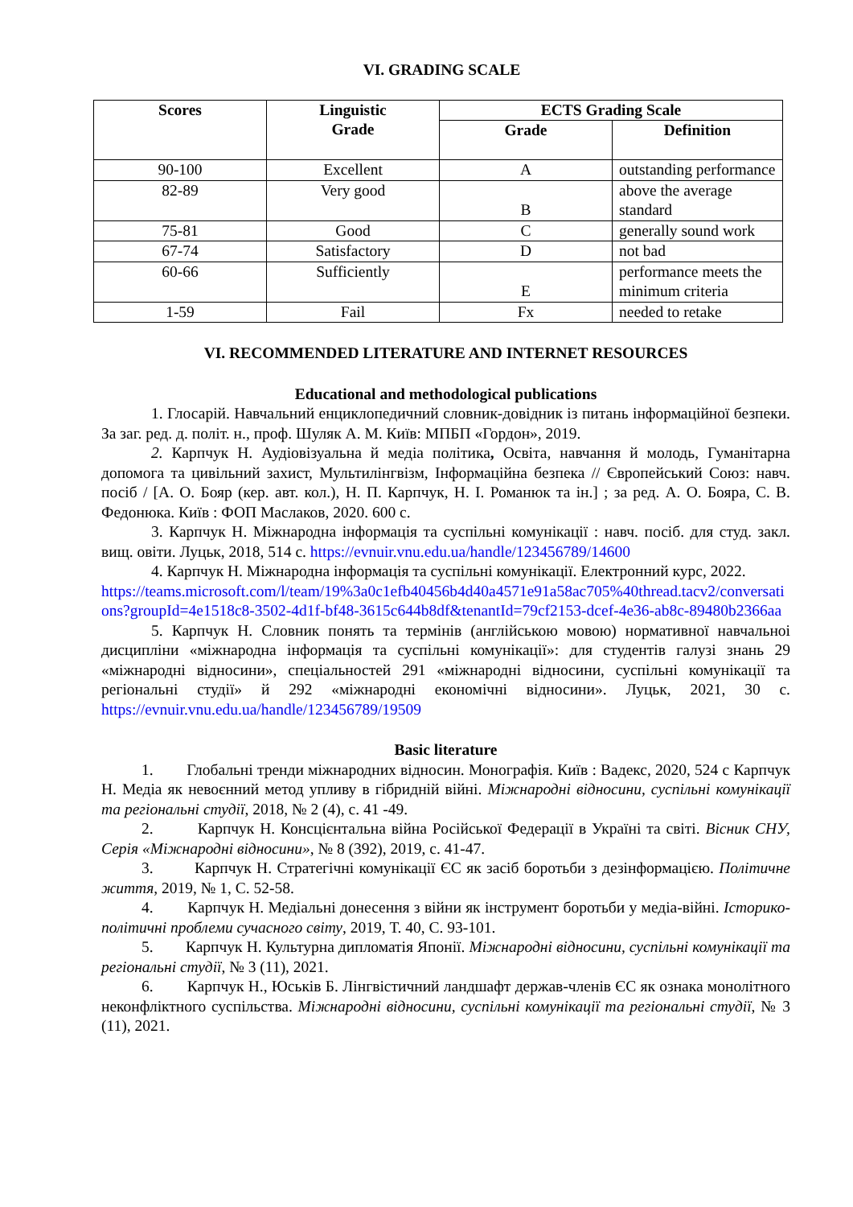VI. GRADING SCALE
| Scores | Linguistic Grade | ECTS Grading Scale | |
| --- | --- | --- | --- |
| | | Grade | Definition |
| 90-100 | Excellent | A | outstanding performance |
| 82-89 | Very good | B | above the average standard |
| 75-81 | Good | C | generally sound work |
| 67-74 | Satisfactory | D | not bad |
| 60-66 | Sufficiently | E | performance meets the minimum criteria |
| 1-59 | Fail | Fx | needed to retake |
VI. RECOMMENDED LITERATURE AND INTERNET RESOURCES
Educational and methodological publications
1. Глосарій. Навчальний енциклопедичний словник-довідник із питань інформаційної безпеки. За заг. ред. д. політ. н., проф. Шуляк А. М. Київ: МПБП «Гордон», 2019.
2. Карпчук Н. Аудіовізуальна й медіа політика, Освіта, навчання й молодь, Гуманітарна допомога та цивільний захист, Мультилінгвізм, Інформаційна безпека // Європейський Союз: навч. посіб / [А. О. Бояр (кер. авт. кол.), Н. П. Карпчук, Н. І. Романюк та ін.] ; за ред. А. О. Бояра, С. В. Федонюка. Київ : ФОП Маслаков, 2020. 600 с.
3. Карпчук Н. Міжнародна інформація та суспільні комунікації : навч. посіб. для студ. закл. вищ. овіти. Луцьк, 2018, 514 с. https://evnuir.vnu.edu.ua/handle/123456789/14600
4. Карпчук Н. Міжнародна інформація та суспільні комунікації. Електронний курс, 2022.
https://teams.microsoft.com/l/team/19%3a0c1efb40456b4d40a4571e91a58ac705%40thread.tacv2/conversations?groupId=4e1518c8-3502-4d1f-bf48-3615c644b8df&tenantId=79cf2153-dcef-4e36-ab8c-89480b2366aa
5. Карпчук Н. Словник понять та термінів (англійською мовою) нормативної навчальноі дисципліни «міжнародна інформація та суспільні комунікації»: для студентів галузі знань 29 «міжнародні відносини», спеціальностей 291 «міжнародні відносини, суспільні комунікації та регіональні студії» й 292 «міжнародні економічні відносини». Луцьк, 2021, 30 с. https://evnuir.vnu.edu.ua/handle/123456789/19509
Basic literature
1. Глобальні тренди міжнародних відносин. Монографія. Київ : Вадекс, 2020, 524 с Карпчук Н. Медіа як невоєнний метод упливу в гібридній війні. Міжнародні відносини, суспільні комунікації та регіональні студії, 2018, № 2 (4), с. 41 -49.
2. Карпчук Н. Консцієнтальна війна Російської Федерації в Україні та світі. Вісник СНУ, Серія «Міжнародні відносини», № 8 (392), 2019, с. 41-47.
3. Карпчук Н. Стратегічні комунікації ЄС як засіб боротьби з дезінформацією. Політичне життя, 2019, № 1, С. 52-58.
4. Карпчук Н. Медіальні донесення з війни як інструмент боротьби у медіа-війні. Історико-політичні проблеми сучасного світу, 2019, Т. 40, С. 93-101.
5. Карпчук Н. Культурна дипломатія Японії. Міжнародні відносини, суспільні комунікації та регіональні студії, № 3 (11), 2021.
6. Карпчук Н., Юськів Б. Лінгвістичний ландшафт держав-членів ЄС як ознака монолітного неконфліктного суспільства. Міжнародні відносини, суспільні комунікації та регіональні студії, № 3 (11), 2021.